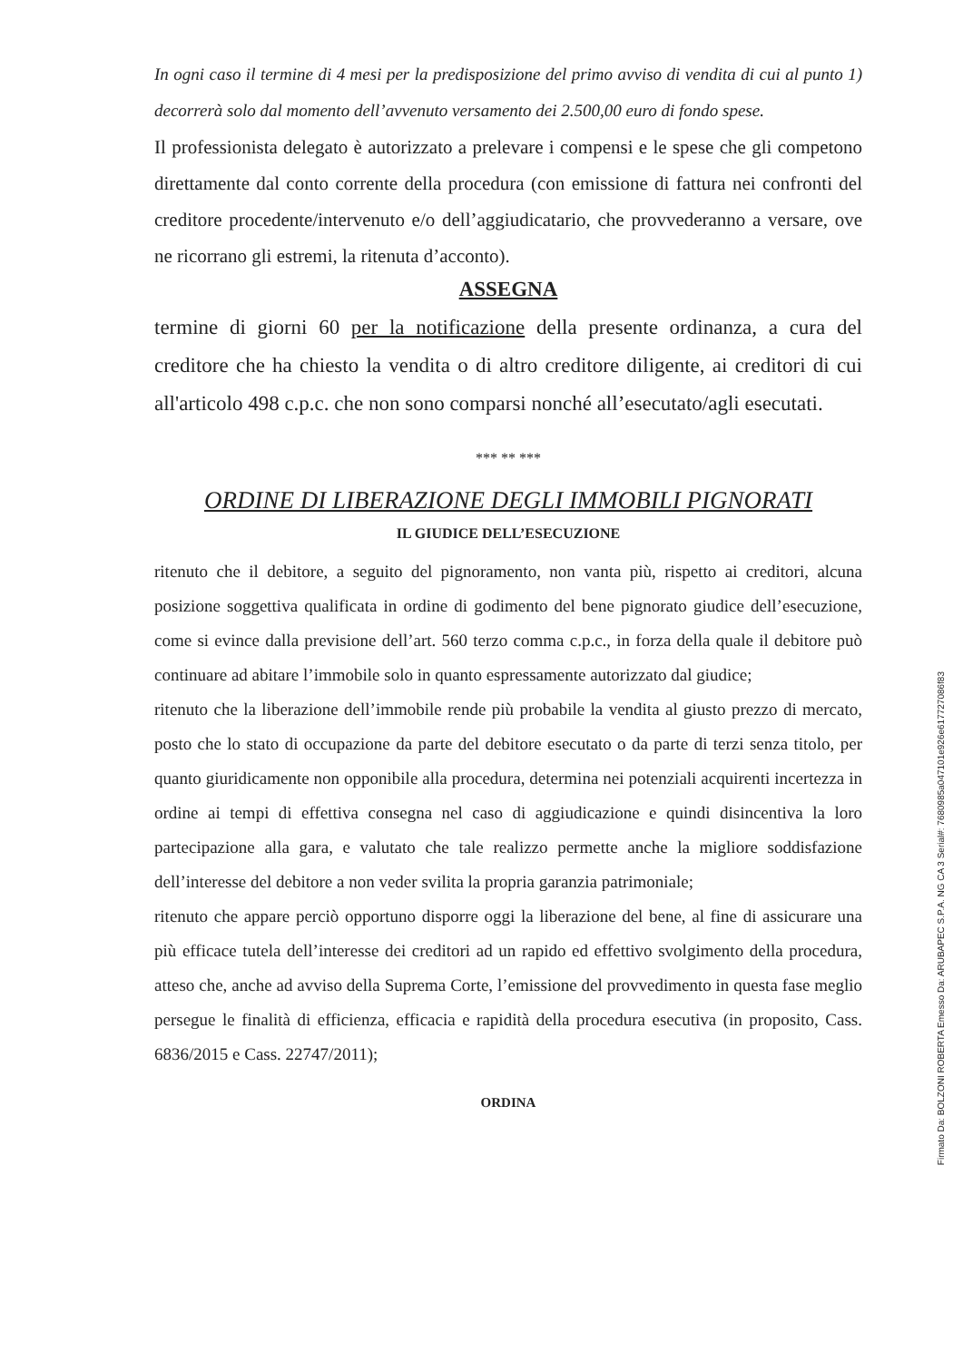In ogni caso il termine di 4 mesi per la predisposizione del primo avviso di vendita di cui al punto 1) decorrerà solo dal momento dell’avvenuto versamento dei 2.500,00 euro di fondo spese.
Il professionista delegato è autorizzato a prelevare i compensi e le spese che gli competono direttamente dal conto corrente della procedura (con emissione di fattura nei confronti del creditore procedente/intervenuto e/o dell’aggiudicatario, che provvederanno a versare, ove ne ricorrano gli estremi, la ritenuta d’acconto).
ASSEGNA
termine di giorni 60 per la notificazione della presente ordinanza, a cura del creditore che ha chiesto la vendita o di altro creditore diligente, ai creditori di cui all'articolo 498 c.p.c. che non sono comparsi nonché all’esecutato/agli esecutati.
*** ** ***
ORDINE DI LIBERAZIONE DEGLI IMMOBILI PIGNORATI
IL GIUDICE DELL’ESECUZIONE
ritenuto che il debitore, a seguito del pignoramento, non vanta più, rispetto ai creditori, alcuna posizione soggettiva qualificata in ordine di godimento del bene pignorato giudice dell’esecuzione, come si evince dalla previsione dell’art. 560 terzo comma c.p.c., in forza della quale il debitore può continuare ad abitare l’immobile solo in quanto espressamente autorizzato dal giudice;
ritenuto che la liberazione dell’immobile rende più probabile la vendita al giusto prezzo di mercato, posto che lo stato di occupazione da parte del debitore esecutato o da parte di terzi senza titolo, per quanto giuridicamente non opponibile alla procedura, determina nei potenziali acquirenti incertezza in ordine ai tempi di effettiva consegna nel caso di aggiudicazione e quindi disincentiva la loro partecipazione alla gara, e valutato che tale realizzo permette anche la migliore soddisfazione dell’interesse del debitore a non veder svilita la propria garanzia patrimoniale;
ritenuto che appare perciò opportuno disporre oggi la liberazione del bene, al fine di assicurare una più efficace tutela dell’interesse dei creditori ad un rapido ed effettivo svolgimento della procedura, atteso che, anche ad avviso della Suprema Corte, l’emissione del provvedimento in questa fase meglio persegue le finalità di efficienza, efficacia e rapidità della procedura esecutiva (in proposito, Cass. 6836/2015 e Cass. 22747/2011);
ORDINA
Firmato Da: BOLZONI ROBERTA Emesso Da: ARUBAPEC S.P.A. NG CA 3 Serial#: 7680985a047101e926e617727086f83